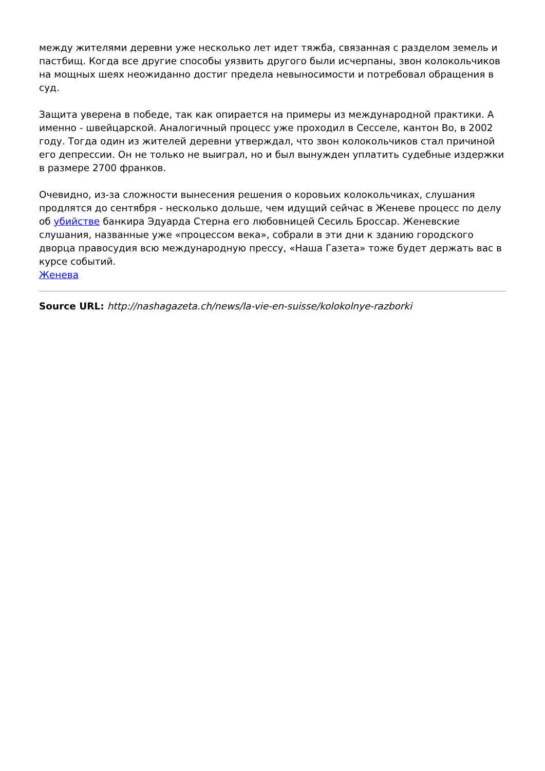между жителями деревни уже несколько лет идет тяжба, связанная с разделом земель и пастбищ. Когда все другие способы уязвить другого были исчерпаны, звон колокольчиков на мощных шеях неожиданно достиг предела невыносимости и потребовал обращения в суд.
Защита уверена в победе, так как опирается на примеры из международной практики. А именно - швейцарской. Аналогичный процесс уже проходил в Сесселе, кантон Во, в 2002 году. Тогда один из жителей деревни утверждал, что звон колокольчиков стал причиной его депрессии. Он не только не выиграл, но и был вынужден уплатить судебные издержки в размере 2700 франков.
Очевидно, из-за сложности вынесения решения о коровьих колокольчиках, слушания продлятся до сентября - несколько дольше, чем идущий сейчас в Женеве процесс по делу об убийстве банкира Эдуарда Стерна его любовницей Сесиль Броссар. Женевские слушания, названные уже «процессом века», собрали в эти дни к зданию городского дворца правосудия всю международную прессу, «Наша Газета» тоже будет держать вас в курсе событий.
Женева
Source URL: http://nashagazeta.ch/news/la-vie-en-suisse/kolokolnye-razborki